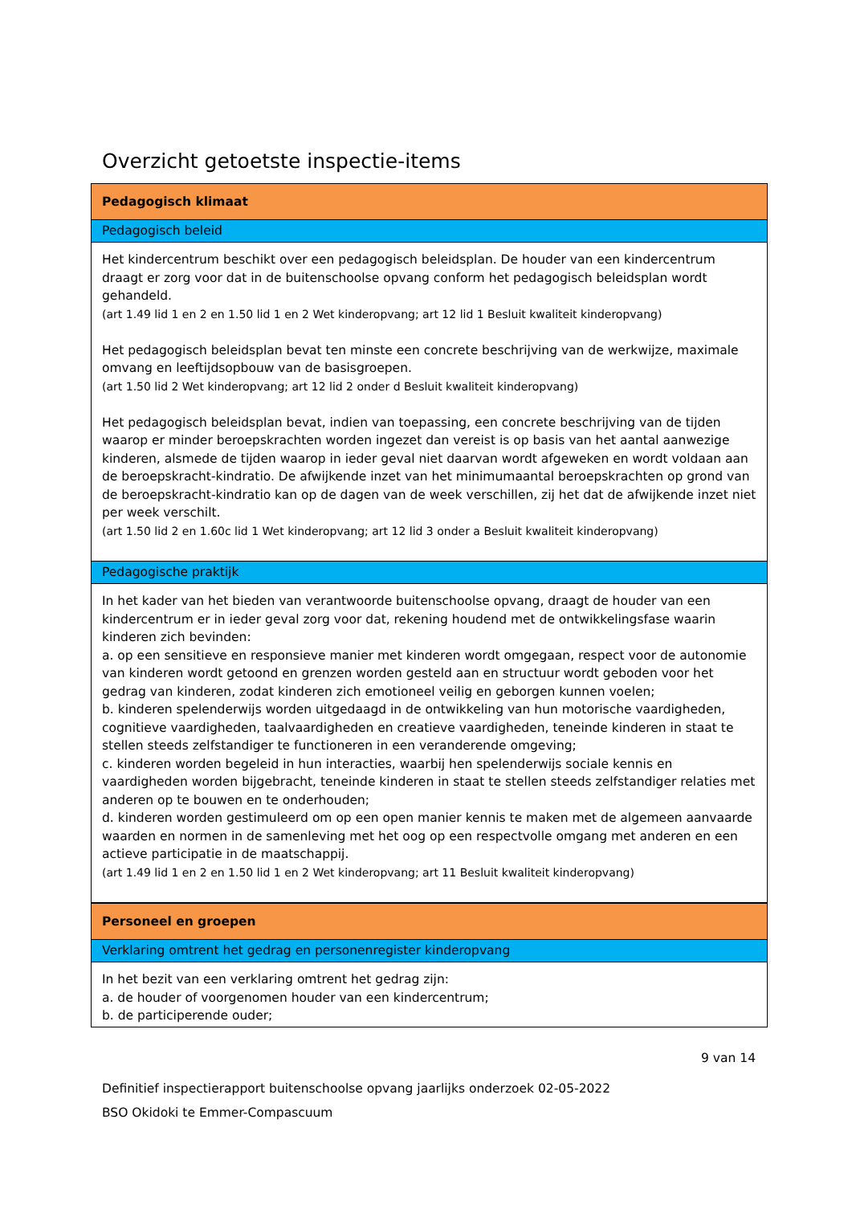Overzicht getoetste inspectie-items
| Pedagogisch klimaat |
| Pedagogisch beleid |
| Het kindercentrum beschikt over een pedagogisch beleidsplan. De houder van een kindercentrum draagt er zorg voor dat in de buitenschoolse opvang conform het pedagogisch beleidsplan wordt gehandeld. (art 1.49 lid 1 en 2 en 1.50 lid 1 en 2 Wet kinderopvang; art 12 lid 1 Besluit kwaliteit kinderopvang) Het pedagogisch beleidsplan bevat ten minste een concrete beschrijving van de werkwijze, maximale omvang en leeftijdsopbouw van de basisgroepen. (art 1.50 lid 2 Wet kinderopvang; art 12 lid 2 onder d Besluit kwaliteit kinderopvang) Het pedagogisch beleidsplan bevat, indien van toepassing, een concrete beschrijving van de tijden waarop er minder beroepskrachten worden ingezet dan vereist is op basis van het aantal aanwezige kinderen, alsmede de tijden waarop in ieder geval niet daarvan wordt afgeweken en wordt voldaan aan de beroepskracht-kindratio. De afwijkende inzet van het minimumaantal beroepskrachten op grond van de beroepskracht-kindratio kan op de dagen van de week verschillen, zij het dat de afwijkende inzet niet per week verschilt. (art 1.50 lid 2 en 1.60c lid 1 Wet kinderopvang; art 12 lid 3 onder a Besluit kwaliteit kinderopvang) |
| Pedagogische praktijk |
| In het kader van het bieden van verantwoorde buitenschoolse opvang, draagt de houder van een kindercentrum er in ieder geval zorg voor dat, rekening houdend met de ontwikkelingsfase waarin kinderen zich bevinden: a. op een sensitieve en responsieve manier met kinderen wordt omgegaan, respect voor de autonomie van kinderen wordt getoond en grenzen worden gesteld aan en structuur wordt geboden voor het gedrag van kinderen, zodat kinderen zich emotioneel veilig en geborgen kunnen voelen; b. kinderen spelenderwijs worden uitgedaagd in de ontwikkeling van hun motorische vaardigheden, cognitieve vaardigheden, taalvaardigheden en creatieve vaardigheden, teneinde kinderen in staat te stellen steeds zelfstandiger te functioneren in een veranderende omgeving; c. kinderen worden begeleid in hun interacties, waarbij hen spelenderwijs sociale kennis en vaardigheden worden bijgebracht, teneinde kinderen in staat te stellen steeds zelfstandiger relaties met anderen op te bouwen en te onderhouden; d. kinderen worden gestimuleerd om op een open manier kennis te maken met de algemeen aanvaarde waarden en normen in de samenleving met het oog op een respectvolle omgang met anderen en een actieve participatie in de maatschappij. (art 1.49 lid 1 en 2 en 1.50 lid 1 en 2 Wet kinderopvang; art 11 Besluit kwaliteit kinderopvang) |
| Personeel en groepen |
| Verklaring omtrent het gedrag en personenregister kinderopvang |
| In het bezit van een verklaring omtrent het gedrag zijn: a. de houder of voorgenomen houder van een kindercentrum; b. de participerende ouder; |
9 van 14
Definitief inspectierapport buitenschoolse opvang jaarlijks onderzoek 02-05-2022
BSO Okidoki te Emmer-Compascuum